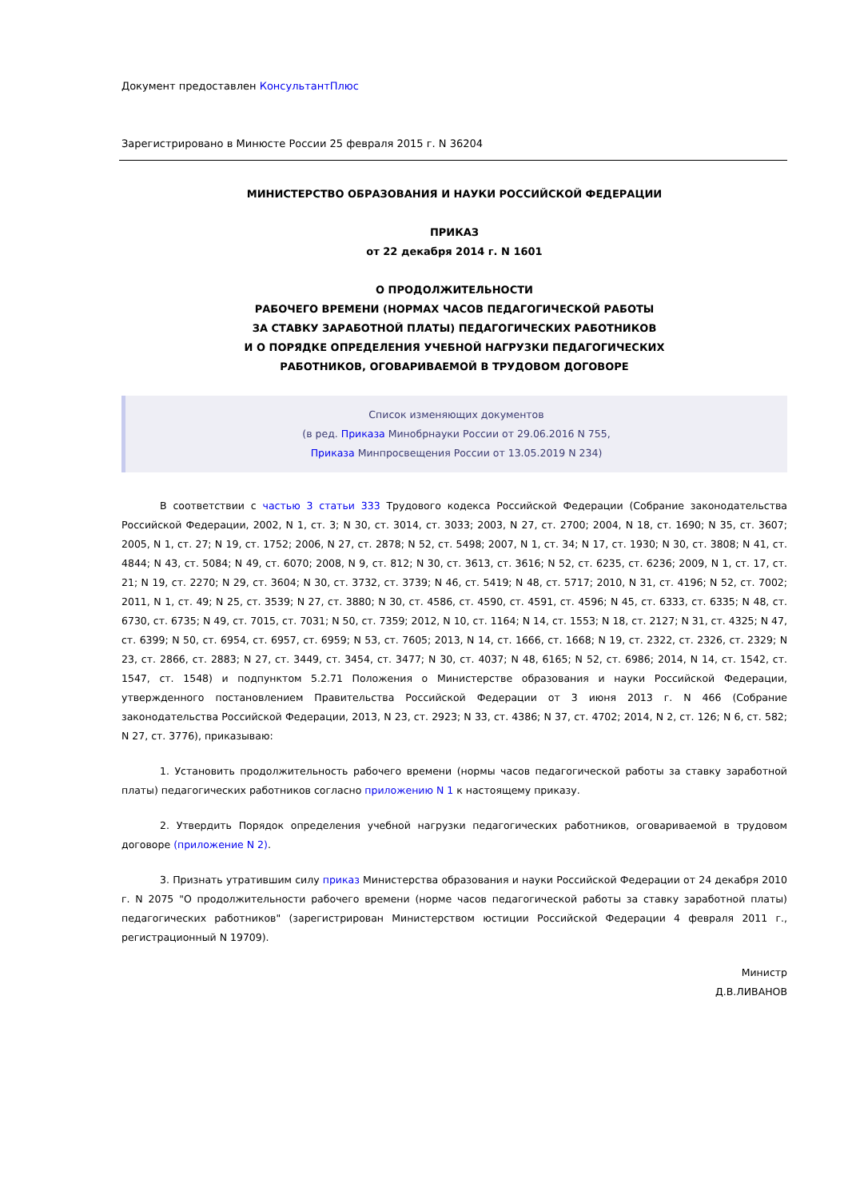Документ предоставлен КонсультантПлюс
Зарегистрировано в Минюсте России 25 февраля 2015 г. N 36204
МИНИСТЕРСТВО ОБРАЗОВАНИЯ И НАУКИ РОССИЙСКОЙ ФЕДЕРАЦИИ
ПРИКАЗ
от 22 декабря 2014 г. N 1601
О ПРОДОЛЖИТЕЛЬНОСТИ
РАБОЧЕГО ВРЕМЕНИ (НОРМАХ ЧАСОВ ПЕДАГОГИЧЕСКОЙ РАБОТЫ
ЗА СТАВКУ ЗАРАБОТНОЙ ПЛАТЫ) ПЕДАГОГИЧЕСКИХ РАБОТНИКОВ
И О ПОРЯДКЕ ОПРЕДЕЛЕНИЯ УЧЕБНОЙ НАГРУЗКИ ПЕДАГОГИЧЕСКИХ
РАБОТНИКОВ, ОГОВАРИВАЕМОЙ В ТРУДОВОМ ДОГОВОРЕ
Список изменяющих документов
(в ред. Приказа Минобрнауки России от 29.06.2016 N 755,
Приказа Минпросвещения России от 13.05.2019 N 234)
В соответствии с частью 3 статьи 333 Трудового кодекса Российской Федерации (Собрание законодательства Российской Федерации, 2002, N 1, ст. 3; N 30, ст. 3014, ст. 3033; 2003, N 27, ст. 2700; 2004, N 18, ст. 1690; N 35, ст. 3607; 2005, N 1, ст. 27; N 19, ст. 1752; 2006, N 27, ст. 2878; N 52, ст. 5498; 2007, N 1, ст. 34; N 17, ст. 1930; N 30, ст. 3808; N 41, ст. 4844; N 43, ст. 5084; N 49, ст. 6070; 2008, N 9, ст. 812; N 30, ст. 3613, ст. 3616; N 52, ст. 6235, ст. 6236; 2009, N 1, ст. 17, ст. 21; N 19, ст. 2270; N 29, ст. 3604; N 30, ст. 3732, ст. 3739; N 46, ст. 5419; N 48, ст. 5717; 2010, N 31, ст. 4196; N 52, ст. 7002; 2011, N 1, ст. 49; N 25, ст. 3539; N 27, ст. 3880; N 30, ст. 4586, ст. 4590, ст. 4591, ст. 4596; N 45, ст. 6333, ст. 6335; N 48, ст. 6730, ст. 6735; N 49, ст. 7015, ст. 7031; N 50, ст. 7359; 2012, N 10, ст. 1164; N 14, ст. 1553; N 18, ст. 2127; N 31, ст. 4325; N 47, ст. 6399; N 50, ст. 6954, ст. 6957, ст. 6959; N 53, ст. 7605; 2013, N 14, ст. 1666, ст. 1668; N 19, ст. 2322, ст. 2326, ст. 2329; N 23, ст. 2866, ст. 2883; N 27, ст. 3449, ст. 3454, ст. 3477; N 30, ст. 4037; N 48, 6165; N 52, ст. 6986; 2014, N 14, ст. 1542, ст. 1547, ст. 1548) и подпунктом 5.2.71 Положения о Министерстве образования и науки Российской Федерации, утвержденного постановлением Правительства Российской Федерации от 3 июня 2013 г. N 466 (Собрание законодательства Российской Федерации, 2013, N 23, ст. 2923; N 33, ст. 4386; N 37, ст. 4702; 2014, N 2, ст. 126; N 6, ст. 582; N 27, ст. 3776), приказываю:
1. Установить продолжительность рабочего времени (нормы часов педагогической работы за ставку заработной платы) педагогических работников согласно приложению N 1 к настоящему приказу.
2. Утвердить Порядок определения учебной нагрузки педагогических работников, оговариваемой в трудовом договоре (приложение N 2).
3. Признать утратившим силу приказ Министерства образования и науки Российской Федерации от 24 декабря 2010 г. N 2075 "О продолжительности рабочего времени (норме часов педагогической работы за ставку заработной платы) педагогических работников" (зарегистрирован Министерством юстиции Российской Федерации 4 февраля 2011 г., регистрационный N 19709).
Министр
Д.В.ЛИВАНОВ